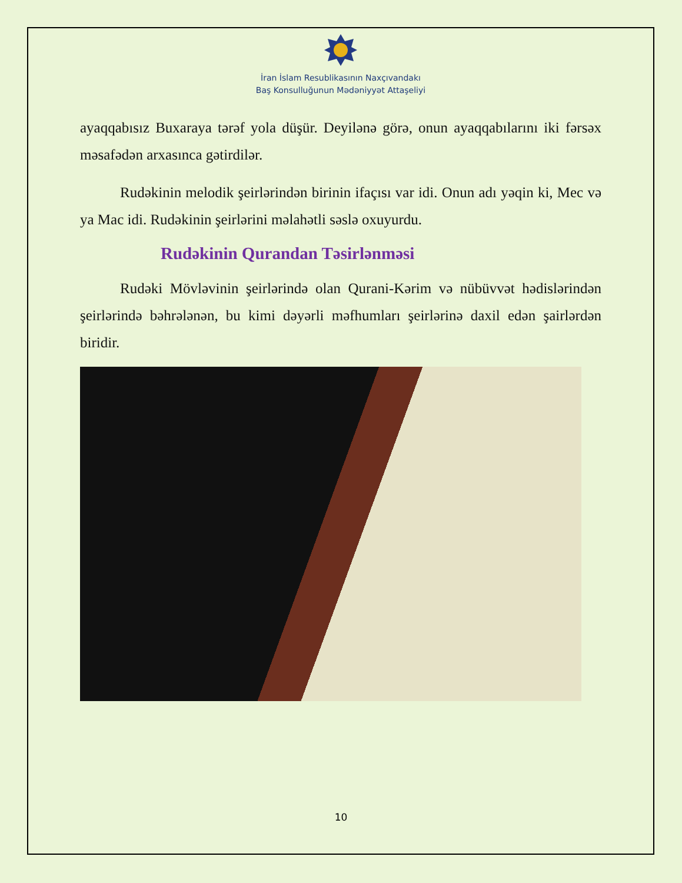İran İslam Resublikasının Naxçıvandakı
Baş Konsulluğunun Mədəniyyət Attaşeliyi
ayaqqabısız Buxaraya tərəf yola düşür. Deyilənə görə, onun ayaqqabılarını iki fərsəx məsafədən arxasınca gətirdilər.
Rudəkinin melodik şeirlərindən birinin ifaçısı var idi. Onun adı yəqin ki, Mec və ya Mac idi. Rudəkinin şeirlərini məlahətli səslə oxuyurdu.
Rudəkinin Qurandan Təsirlənməsi
Rudəki Mövləvinin şeirlərində olan Qurani-Kərim və nübüvvət hədislərindən şeirlərində bəhrələnən, bu kimi dəyərli məfhumları şeirlərinə daxil edən şairlərdən biridir.
10